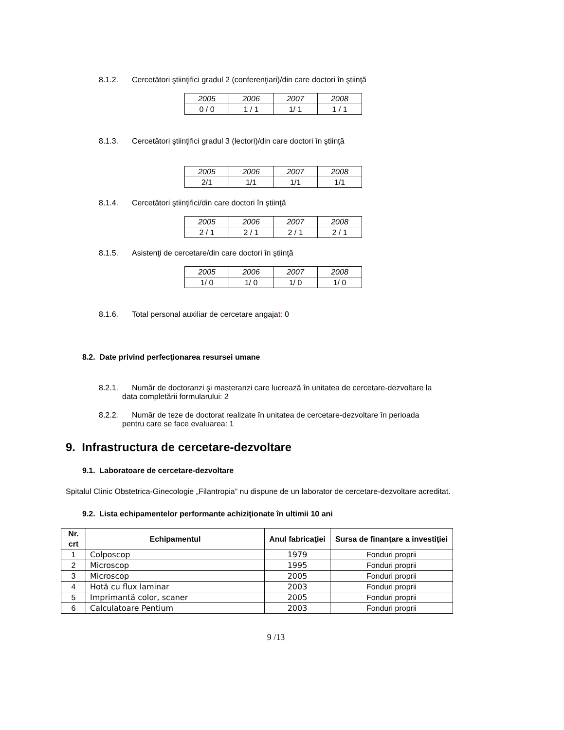8.1.2. Cercetători ştiinţifici gradul 2 (conferenţiari)/din care doctori în ştiinţă
| 2005 | 2006 | 2007 | 2008 |
| 0 / 0 | 1 / 1 | 1/ 1 | 1 / 1 |
8.1.3. Cercetători ştiinţifici gradul 3 (lectori)/din care doctori în ştiinţă
| 2005 | 2006 | 2007 | 2008 |
| 2/1 | 1/1 | 1/1 | 1/1 |
8.1.4. Cercetători ştiinţifici/din care doctori în ştiinţă
| 2005 | 2006 | 2007 | 2008 |
| 2 / 1 | 2 / 1 | 2 / 1 | 2 / 1 |
8.1.5. Asistenţi de cercetare/din care doctori în ştiinţă
| 2005 | 2006 | 2007 | 2008 |
| 1/ 0 | 1/ 0 | 1/ 0 | 1/ 0 |
8.1.6. Total personal auxiliar de cercetare angajat: 0
8.2. Date privind perfecţionarea resursei umane
8.2.1. Număr de doctoranzi şi masteranzi care lucrează în unitatea de cercetare-dezvoltare la
data completării formularului: 2
8.2.2. Număr de teze de doctorat realizate în unitatea de cercetare-dezvoltare în perioada
pentru care se face evaluarea: 1
9. Infrastructura de cercetare-dezvoltare
9.1. Laboratoare de cercetare-dezvoltare
Spitalul Clinic Obstetrica-Ginecologie „Filantropia” nu dispune de un laborator de cercetare-dezvoltare acreditat.
9.2. Lista echipamentelor performante achiziţionate în ultimii 10 ani
| Nr. crt | Echipamentul | Anul fabricaţiei | Sursa de finanţare a investiţiei |
| --- | --- | --- | --- |
| 1 | Colposcop | 1979 | Fonduri proprii |
| 2 | Microscop | 1995 | Fonduri proprii |
| 3 | Microscop | 2005 | Fonduri proprii |
| 4 | Hotă cu flux laminar | 2003 | Fonduri proprii |
| 5 | Imprimantă color, scaner | 2005 | Fonduri proprii |
| 6 | Calculatoare Pentium | 2003 | Fonduri proprii |
9 /13